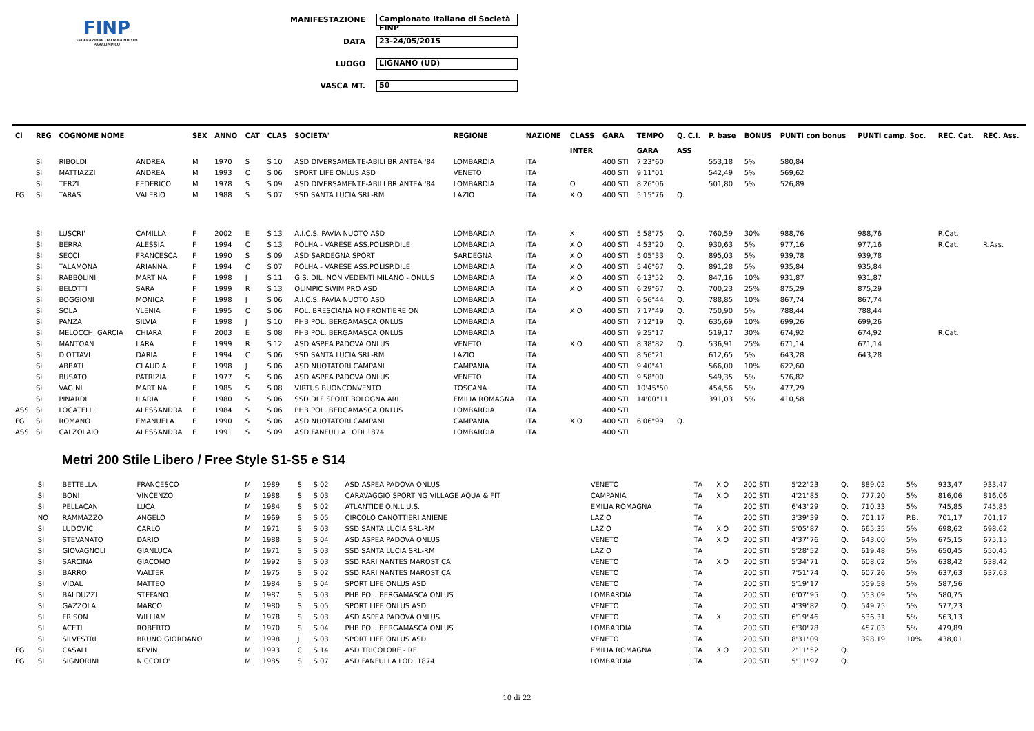FINP
FEDERAZIONE ITALIANA NUOTO PARALIMPICO
MANIFESTAZIONE Campionato Italiano di Società FINP
DATA 23-24/05/2015
LUOGO LIGNANO (UD)
VASCA MT. 50
| Cl | REG | COGNOME NOME | | SEX | ANNO | CAT | CLAS | SOCIETA' | REGIONE | NAZIONE | CLASS | GARA | TEMPO | Q. C.I. | P. base | BONUS | PUNTI con bonus | PUNTI camp. Soc. | REC. Cat. | REC. Ass. |
| --- | --- | --- | --- | --- | --- | --- | --- | --- | --- | --- | --- | --- | --- | --- | --- | --- | --- | --- | --- | --- |
| | | | | | | | | | | | INTER | | GARA | ASS | | | | | | |
| | SI | RIBOLDI | ANDREA | M | 1970 | S | S 10 | ASD DIVERSAMENTE-ABILI BRIANTEA '84 | LOMBARDIA | ITA | | 400 STI | 7'23"60 | | 553,18 | 5% | 580,84 | | | |
| | SI | MATTIAZZI | ANDREA | M | 1993 | C | S 06 | SPORT LIFE ONLUS ASD | VENETO | ITA | | 400 STI | 9'11"01 | | 542,49 | 5% | 569,62 | | | |
| | SI | TERZI | FEDERICO | M | 1978 | S | S 09 | ASD DIVERSAMENTE-ABILI BRIANTEA '84 | LOMBARDIA | ITA | O | 400 STI | 8'26"06 | | 501,80 | 5% | 526,89 | | | |
| FG | SI | TARAS | VALERIO | M | 1988 | S | S 07 | SSD SANTA LUCIA SRL-RM | LAZIO | ITA | X O | 400 STI | 5'15"76 | Q. | | | | | | |
| | SI | LUSCRI' | CAMILLA | F | 2002 | E | S 13 | A.I.C.S. PAVIA NUOTO ASD | LOMBARDIA | ITA | X | 400 STI | 5'58"75 | Q. | 760,59 | 30% | 988,76 | 988,76 | R.Cat. | |
| | SI | BERRA | ALESSIA | F | 1994 | C | S 13 | POLHA - VARESE ASS.POLISP.DILE | LOMBARDIA | ITA | X O | 400 STI | 4'53"20 | Q. | 930,63 | 5% | 977,16 | 977,16 | R.Cat. | R.Ass. |
| | SI | SECCI | FRANCESCA | F | 1990 | S | S 09 | ASD SARDEGNA SPORT | SARDEGNA | ITA | X O | 400 STI | 5'05"33 | Q. | 895,03 | 5% | 939,78 | 939,78 | | |
| | SI | TALAMONA | ARIANNA | F | 1994 | C | S 07 | POLHA - VARESE ASS.POLISP.DILE | LOMBARDIA | ITA | X O | 400 STI | 5'46"67 | Q. | 891,28 | 5% | 935,84 | 935,84 | | |
| | SI | RABBOLINI | MARTINA | F | 1998 | J | S 11 | G.S. DIL. NON VEDENTI MILANO - ONLUS | LOMBARDIA | ITA | X O | 400 STI | 6'13"52 | Q. | 847,16 | 10% | 931,87 | 931,87 | | |
| | SI | BELOTTI | SARA | F | 1999 | R | S 13 | OLIMPIC SWIM PRO ASD | LOMBARDIA | ITA | X O | 400 STI | 6'29"67 | Q. | 700,23 | 25% | 875,29 | 875,29 | | |
| | SI | BOGGIONI | MONICA | F | 1998 | J | S 06 | A.I.C.S. PAVIA NUOTO ASD | LOMBARDIA | ITA | | 400 STI | 6'56"44 | Q. | 788,85 | 10% | 867,74 | 867,74 | | |
| | SI | SOLA | YLENIA | F | 1995 | C | S 06 | POL. BRESCIANA NO FRONTIERE ON | LOMBARDIA | ITA | X O | 400 STI | 7'17"49 | Q. | 750,90 | 5% | 788,44 | 788,44 | | |
| | SI | PANZA | SILVIA | F | 1998 | J | S 10 | PHB POL. BERGAMASCA ONLUS | LOMBARDIA | ITA | | 400 STI | 7'12"19 | Q. | 635,69 | 10% | 699,26 | 699,26 | | |
| | SI | MELOCCHI GARCIA | CHIARA | F | 2003 | E | S 08 | PHB POL. BERGAMASCA ONLUS | LOMBARDIA | ITA | | 400 STI | 9'25"17 | | 519,17 | 30% | 674,92 | 674,92 | R.Cat. | |
| | SI | MANTOAN | LARA | F | 1999 | R | S 12 | ASD ASPEA PADOVA ONLUS | VENETO | ITA | X O | 400 STI | 8'38"82 | Q. | 536,91 | 25% | 671,14 | 671,14 | | |
| | SI | D'OTTAVI | DARIA | F | 1994 | C | S 06 | SSD SANTA LUCIA SRL-RM | LAZIO | ITA | | 400 STI | 8'56"21 | | 612,65 | 5% | 643,28 | 643,28 | | |
| | SI | ABBATI | CLAUDIA | F | 1998 | J | S 06 | ASD NUOTATORI CAMPANI | CAMPANIA | ITA | | 400 STI | 9'40"41 | | 566,00 | 10% | 622,60 | | | |
| | SI | BUSATO | PATRIZIA | F | 1977 | S | S 06 | ASD ASPEA PADOVA ONLUS | VENETO | ITA | | 400 STI | 9'58"00 | | 549,35 | 5% | 576,82 | | | |
| | SI | VAGINI | MARTINA | F | 1985 | S | S 08 | VIRTUS BUONCONVENTO | TOSCANA | ITA | | 400 STI | 10'45"50 | | 454,56 | 5% | 477,29 | | | |
| | SI | PINARDI | ILARIA | F | 1980 | S | S 06 | SSD DLF SPORT BOLOGNA ARL | EMILIA ROMAGNA | ITA | | 400 STI | 14'00"11 | | 391,03 | 5% | 410,58 | | | |
| ASS | SI | LOCATELLI | ALESSANDRA | F | 1984 | S | S 06 | PHB POL. BERGAMASCA ONLUS | LOMBARDIA | ITA | | 400 STI | | | | | | | | |
| FG | SI | ROMANO | EMANUELA | F | 1990 | S | S 06 | ASD NUOTATORI CAMPANI | CAMPANIA | ITA | X O | 400 STI | 6'06"99 | Q. | | | | | | |
| ASS | SI | CALZOLAIO | ALESSANDRA | F | 1991 | S | S 09 | ASD FANFULLA LODI 1874 | LOMBARDIA | ITA | | 400 STI | | | | | | | | |
Metri 200 Stile Libero / Free Style S1-S5 e S14
| | SI | BETTELLA | FRANCESCO | M | 1989 | S | S 02 | ASD ASPEA PADOVA ONLUS | VENETO | ITA | X O | 200 STI | 5'22"23 | Q. | 889,02 | 5% | 933,47 | 933,47 |
| | SI | BONI | VINCENZO | M | 1988 | S | S 03 | CARAVAGGIO SPORTING VILLAGE AQUA & FIT | CAMPANIA | ITA | X O | 200 STI | 4'21"85 | Q. | 777,20 | 5% | 816,06 | 816,06 |
| | SI | PELLACANI | LUCA | M | 1984 | S | S 02 | ATLANTIDE O.N.L.U.S. | EMILIA ROMAGNA | ITA | | 200 STI | 6'43"29 | Q. | 710,33 | 5% | 745,85 | 745,85 |
| | NO | RAMMAZZO | ANGELO | M | 1969 | S | S 05 | CIRCOLO CANOTTIERI ANIENE | LAZIO | ITA | | 200 STI | 3'39"39 | Q. | 701,17 | P.B. | 701,17 | 701,17 |
| | SI | LUDOVICI | CARLO | M | 1971 | S | S 03 | SSD SANTA LUCIA SRL-RM | LAZIO | ITA | X O | 200 STI | 5'05"87 | Q. | 665,35 | 5% | 698,62 | 698,62 |
| | SI | STEVANATO | DARIO | M | 1988 | S | S 04 | ASD ASPEA PADOVA ONLUS | VENETO | ITA | X O | 200 STI | 4'37"76 | Q. | 643,00 | 5% | 675,15 | 675,15 |
| | SI | GIOVAGNOLI | GIANLUCA | M | 1971 | S | S 03 | SSD SANTA LUCIA SRL-RM | LAZIO | ITA | | 200 STI | 5'28"52 | Q. | 619,48 | 5% | 650,45 | 650,45 |
| | SI | SARCINA | GIACOMO | M | 1992 | S | S 03 | SSD RARI NANTES MAROSTICA | VENETO | ITA | X O | 200 STI | 5'34"71 | Q. | 608,02 | 5% | 638,42 | 638,42 |
| | SI | BARRO | WALTER | M | 1975 | S | S 02 | SSD RARI NANTES MAROSTICA | VENETO | ITA | | 200 STI | 7'51"74 | Q. | 607,26 | 5% | 637,63 | 637,63 |
| | SI | VIDAL | MATTEO | M | 1984 | S | S 04 | SPORT LIFE ONLUS ASD | VENETO | ITA | | 200 STI | 5'19"17 | | 559,58 | 5% | 587,56 | |
| | SI | BALDUZZI | STEFANO | M | 1987 | S | S 03 | PHB POL. BERGAMASCA ONLUS | LOMBARDIA | ITA | | 200 STI | 6'07"95 | Q. | 553,09 | 5% | 580,75 | |
| | SI | GAZZOLA | MARCO | M | 1980 | S | S 05 | SPORT LIFE ONLUS ASD | VENETO | ITA | | 200 STI | 4'39"82 | Q. | 549,75 | 5% | 577,23 | |
| | SI | FRISON | WILLIAM | M | 1978 | S | S 03 | ASD ASPEA PADOVA ONLUS | VENETO | ITA | X | 200 STI | 6'19"46 | | 536,31 | 5% | 563,13 | |
| | SI | ACETI | ROBERTO | M | 1970 | S | S 04 | PHB POL. BERGAMASCA ONLUS | LOMBARDIA | ITA | | 200 STI | 6'30"78 | | 457,03 | 5% | 479,89 | |
| | SI | SILVESTRI | BRUNO GIORDANO | M | 1998 | J | S 03 | SPORT LIFE ONLUS ASD | VENETO | ITA | | 200 STI | 8'31"09 | | 398,19 | 10% | 438,01 | |
| FG | SI | CASALI | KEVIN | M | 1993 | C | S 14 | ASD TRICOLORE - RE | EMILIA ROMAGNA | ITA | X O | 200 STI | 2'11"52 | Q. | | | | |
| FG | SI | SIGNORINI | NICCOLO' | M | 1985 | S | S 07 | ASD FANFULLA LODI 1874 | LOMBARDIA | ITA | | 200 STI | 5'11"97 | Q. | | | | |
10 di 22